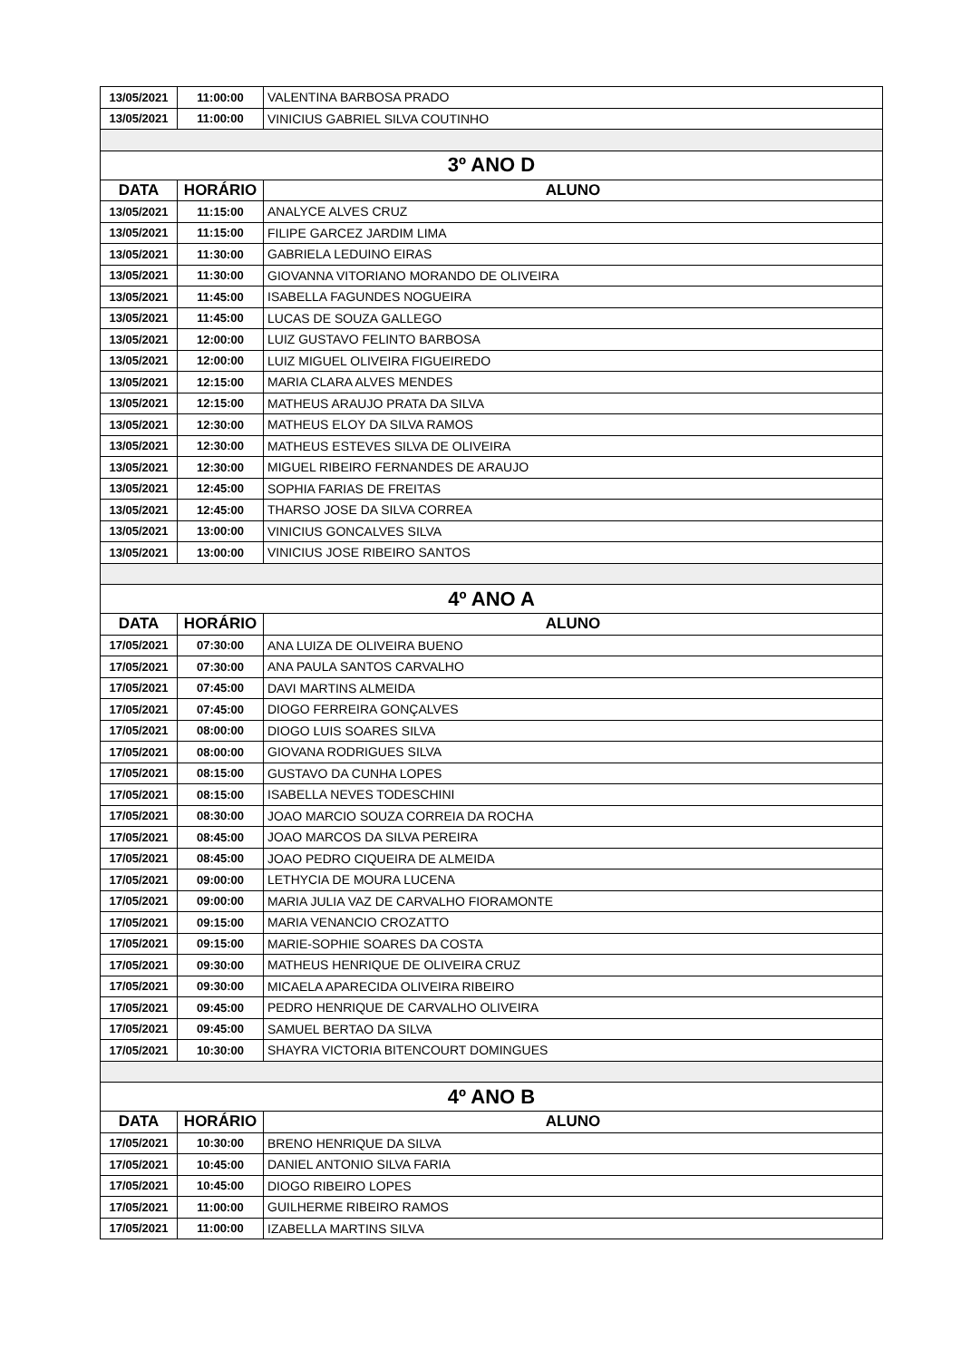| 13/05/2021 | 11:00:00 | VALENTINA BARBOSA PRADO |
| 13/05/2021 | 11:00:00 | VINICIUS GABRIEL SILVA COUTINHO |
| 3º ANO D | | |
| DATA | HORÁRIO | ALUNO |
| 13/05/2021 | 11:15:00 | ANALYCE ALVES CRUZ |
| 13/05/2021 | 11:15:00 | FILIPE GARCEZ JARDIM LIMA |
| 13/05/2021 | 11:30:00 | GABRIELA LEDUINO EIRAS |
| 13/05/2021 | 11:30:00 | GIOVANNA VITORIANO MORANDO DE OLIVEIRA |
| 13/05/2021 | 11:45:00 | ISABELLA FAGUNDES NOGUEIRA |
| 13/05/2021 | 11:45:00 | LUCAS DE SOUZA GALLEGO |
| 13/05/2021 | 12:00:00 | LUIZ GUSTAVO FELINTO BARBOSA |
| 13/05/2021 | 12:00:00 | LUIZ MIGUEL OLIVEIRA FIGUEIREDO |
| 13/05/2021 | 12:15:00 | MARIA CLARA ALVES MENDES |
| 13/05/2021 | 12:15:00 | MATHEUS ARAUJO PRATA DA SILVA |
| 13/05/2021 | 12:30:00 | MATHEUS ELOY DA SILVA RAMOS |
| 13/05/2021 | 12:30:00 | MATHEUS ESTEVES SILVA DE OLIVEIRA |
| 13/05/2021 | 12:30:00 | MIGUEL RIBEIRO FERNANDES DE ARAUJO |
| 13/05/2021 | 12:45:00 | SOPHIA FARIAS DE FREITAS |
| 13/05/2021 | 12:45:00 | THARSO JOSE DA SILVA CORREA |
| 13/05/2021 | 13:00:00 | VINICIUS GONCALVES SILVA |
| 13/05/2021 | 13:00:00 | VINICIUS JOSE RIBEIRO SANTOS |
| 4º ANO A | | |
| DATA | HORÁRIO | ALUNO |
| 17/05/2021 | 07:30:00 | ANA LUIZA DE OLIVEIRA BUENO |
| 17/05/2021 | 07:30:00 | ANA PAULA SANTOS CARVALHO |
| 17/05/2021 | 07:45:00 | DAVI MARTINS ALMEIDA |
| 17/05/2021 | 07:45:00 | DIOGO FERREIRA GONÇALVES |
| 17/05/2021 | 08:00:00 | DIOGO LUIS SOARES SILVA |
| 17/05/2021 | 08:00:00 | GIOVANA RODRIGUES SILVA |
| 17/05/2021 | 08:15:00 | GUSTAVO DA CUNHA LOPES |
| 17/05/2021 | 08:15:00 | ISABELLA NEVES TODESCHINI |
| 17/05/2021 | 08:30:00 | JOAO MARCIO SOUZA CORREIA DA ROCHA |
| 17/05/2021 | 08:45:00 | JOAO MARCOS DA SILVA PEREIRA |
| 17/05/2021 | 08:45:00 | JOAO PEDRO CIQUEIRA DE ALMEIDA |
| 17/05/2021 | 09:00:00 | LETHYCIA DE MOURA LUCENA |
| 17/05/2021 | 09:00:00 | MARIA JULIA VAZ DE CARVALHO FIORAMONTE |
| 17/05/2021 | 09:15:00 | MARIA VENANCIO CROZATTO |
| 17/05/2021 | 09:15:00 | MARIE-SOPHIE SOARES DA COSTA |
| 17/05/2021 | 09:30:00 | MATHEUS HENRIQUE DE OLIVEIRA CRUZ |
| 17/05/2021 | 09:30:00 | MICAELA APARECIDA OLIVEIRA RIBEIRO |
| 17/05/2021 | 09:45:00 | PEDRO HENRIQUE DE CARVALHO OLIVEIRA |
| 17/05/2021 | 09:45:00 | SAMUEL BERTAO DA SILVA |
| 17/05/2021 | 10:30:00 | SHAYRA VICTORIA BITENCOURT DOMINGUES |
| 4º ANO B | | |
| DATA | HORÁRIO | ALUNO |
| 17/05/2021 | 10:30:00 | BRENO HENRIQUE DA SILVA |
| 17/05/2021 | 10:45:00 | DANIEL ANTONIO SILVA FARIA |
| 17/05/2021 | 10:45:00 | DIOGO RIBEIRO LOPES |
| 17/05/2021 | 11:00:00 | GUILHERME RIBEIRO RAMOS |
| 17/05/2021 | 11:00:00 | IZABELLA MARTINS SILVA |